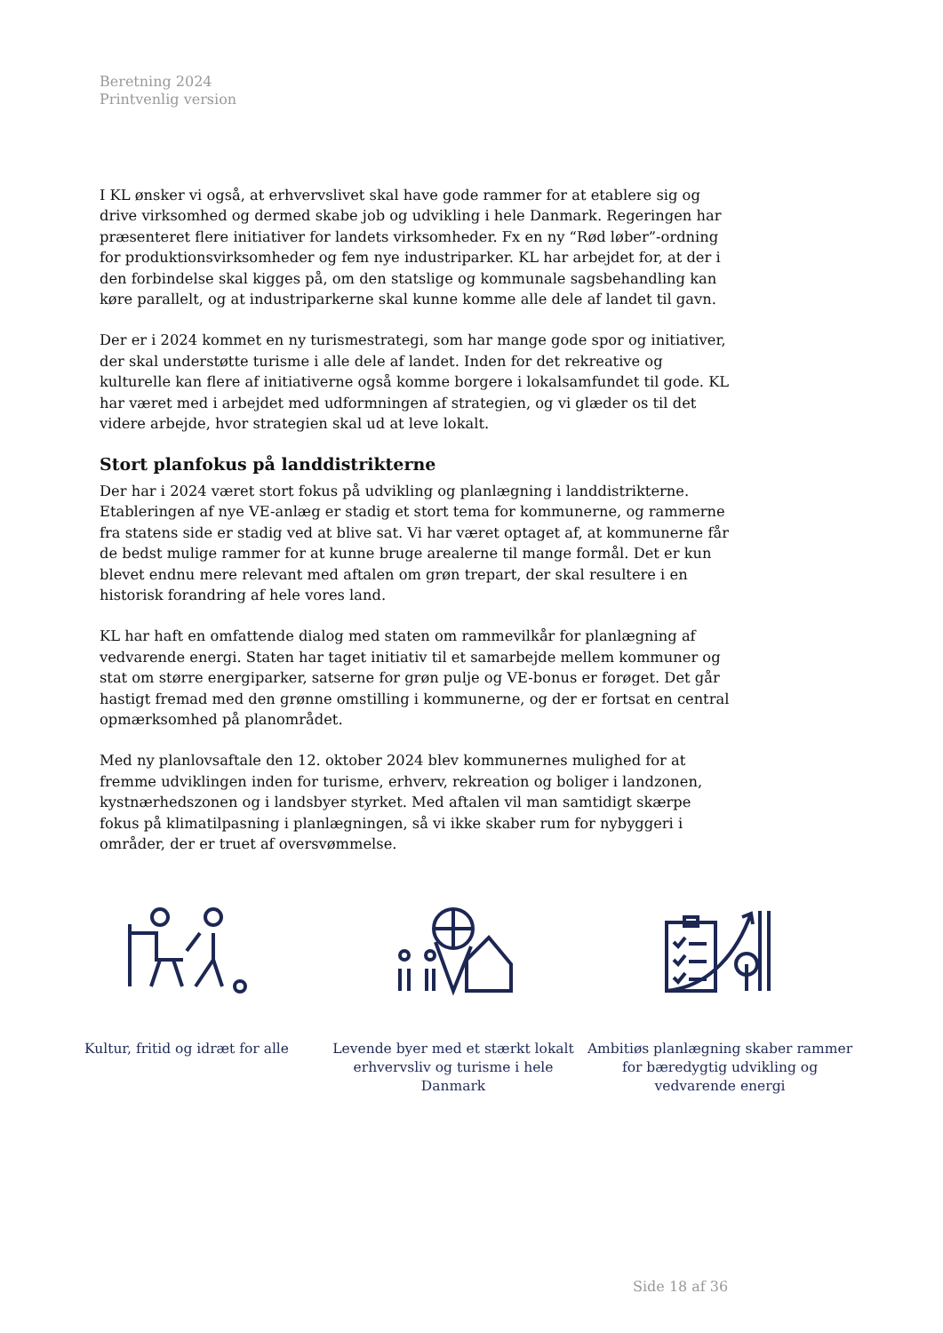Beretning 2024
Printvenlig version
I KL ønsker vi også, at erhvervslivet skal have gode rammer for at etablere sig og drive virksomhed og dermed skabe job og udvikling i hele Danmark. Regeringen har præsenteret flere initiativer for landets virksomheder. Fx en ny “Rød løber”-ordning for produktionsvirksomheder og fem nye industriparker. KL har arbejdet for, at der i den forbindelse skal kigges på, om den statslige og kommunale sagsbehandling kan køre parallelt, og at industriparkerne skal kunne komme alle dele af landet til gavn.
Der er i 2024 kommet en ny turismestrategi, som har mange gode spor og initiativer, der skal understøtte turisme i alle dele af landet. Inden for det rekreative og kulturelle kan flere af initiativerne også komme borgere i lokalsamfundet til gode. KL har været med i arbejdet med udformningen af strategien, og vi glæder os til det videre arbejde, hvor strategien skal ud at leve lokalt.
Stort planfokus på landdistrikterne
Der har i 2024 været stort fokus på udvikling og planlægning i landdistrikterne. Etableringen af nye VE-anlæg er stadig et stort tema for kommunerne, og rammerne fra statens side er stadig ved at blive sat. Vi har været optaget af, at kommunerne får de bedst mulige rammer for at kunne bruge arealerne til mange formål. Det er kun blevet endnu mere relevant med aftalen om grøn trepart, der skal resultere i en historisk forandring af hele vores land.
KL har haft en omfattende dialog med staten om rammevilkår for planlægning af vedvarende energi. Staten har taget initiativ til et samarbejde mellem kommuner og stat om større energiparker, satserne for grøn pulje og VE-bonus er forøget. Det går hastigt fremad med den grønne omstilling i kommunerne, og der er fortsat en central opmærksomhed på planområdet.
Med ny planlovsaftale den 12. oktober 2024 blev kommunernes mulighed for at fremme udviklingen inden for turisme, erhverv, rekreation og boliger i landzonen, kystnærhedszonen og i landsbyer styrket. Med aftalen vil man samtidigt skærpe fokus på klimatilpasning i planlægningen, så vi ikke skaber rum for nybyggeri i områder, der er truet af oversvømmelse.
Kultur, fritid og idræt for alle Levende byer med et stærkt lokalt erhvervsliv og turisme i hele Danmark
Ambitiøs planlægning skaber rammer for bæredygtig udvikling og vedvarende energi
Side 18 af 36